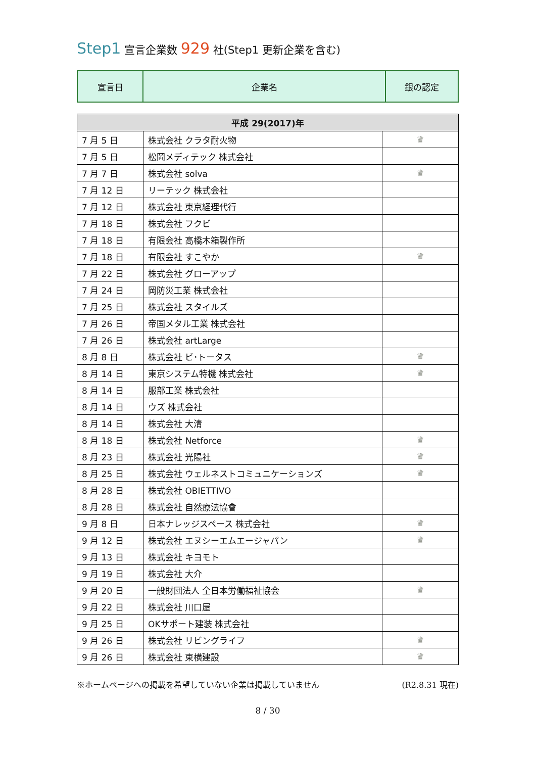Step1 宣言企業数 929 社(Step1 更新企業を含む)
| 宣言日 | 企業名 | 銀の認定 |
| 平成 29(2017)年 | | |
| --- | --- | --- |
| 7 月 5 日 | 株式会社 クラタ耐火物 | ♛ |
| 7 月 5 日 | 松岡メディテック 株式会社 | |
| 7 月 7 日 | 株式会社 solva | ♛ |
| 7 月 12 日 | リーテック 株式会社 | |
| 7 月 12 日 | 株式会社 東京経理代行 | |
| 7 月 18 日 | 株式会社 フクビ | |
| 7 月 18 日 | 有限会社 高橋木箱製作所 | |
| 7 月 18 日 | 有限会社 すこやか | ♛ |
| 7 月 22 日 | 株式会社 グローアップ | |
| 7 月 24 日 | 岡防災工業 株式会社 | |
| 7 月 25 日 | 株式会社 スタイルズ | |
| 7 月 26 日 | 帝国メタル工業 株式会社 | |
| 7 月 26 日 | 株式会社 artLarge | |
| 8 月 8 日 | 株式会社 ビ･トータス | ♛ |
| 8 月 14 日 | 東京システム特機 株式会社 | ♛ |
| 8 月 14 日 | 服部工業 株式会社 | |
| 8 月 14 日 | ウズ 株式会社 | |
| 8 月 14 日 | 株式会社 大清 | |
| 8 月 18 日 | 株式会社 Netforce | ♛ |
| 8 月 23 日 | 株式会社 光陽社 | ♛ |
| 8 月 25 日 | 株式会社 ウェルネストコミュニケーションズ | ♛ |
| 8 月 28 日 | 株式会社 OBIETTIVO | |
| 8 月 28 日 | 株式会社 自然療法協會 | |
| 9 月 8 日 | 日本ナレッジスペース 株式会社 | ♛ |
| 9 月 12 日 | 株式会社 エヌシーエムエージャパン | ♛ |
| 9 月 13 日 | 株式会社 キヨモト | |
| 9 月 19 日 | 株式会社 大介 | |
| 9 月 20 日 | 一般財団法人 全日本労働福祉協会 | ♛ |
| 9 月 22 日 | 株式会社 川口屋 | |
| 9 月 25 日 | OKサポート建装 株式会社 | |
| 9 月 26 日 | 株式会社 リビングライフ | ♛ |
| 9 月 26 日 | 株式会社 東横建設 | ♛ |
※ホームページへの掲載を希望していない企業は掲載していません (R2.8.31 現在)
8 / 30